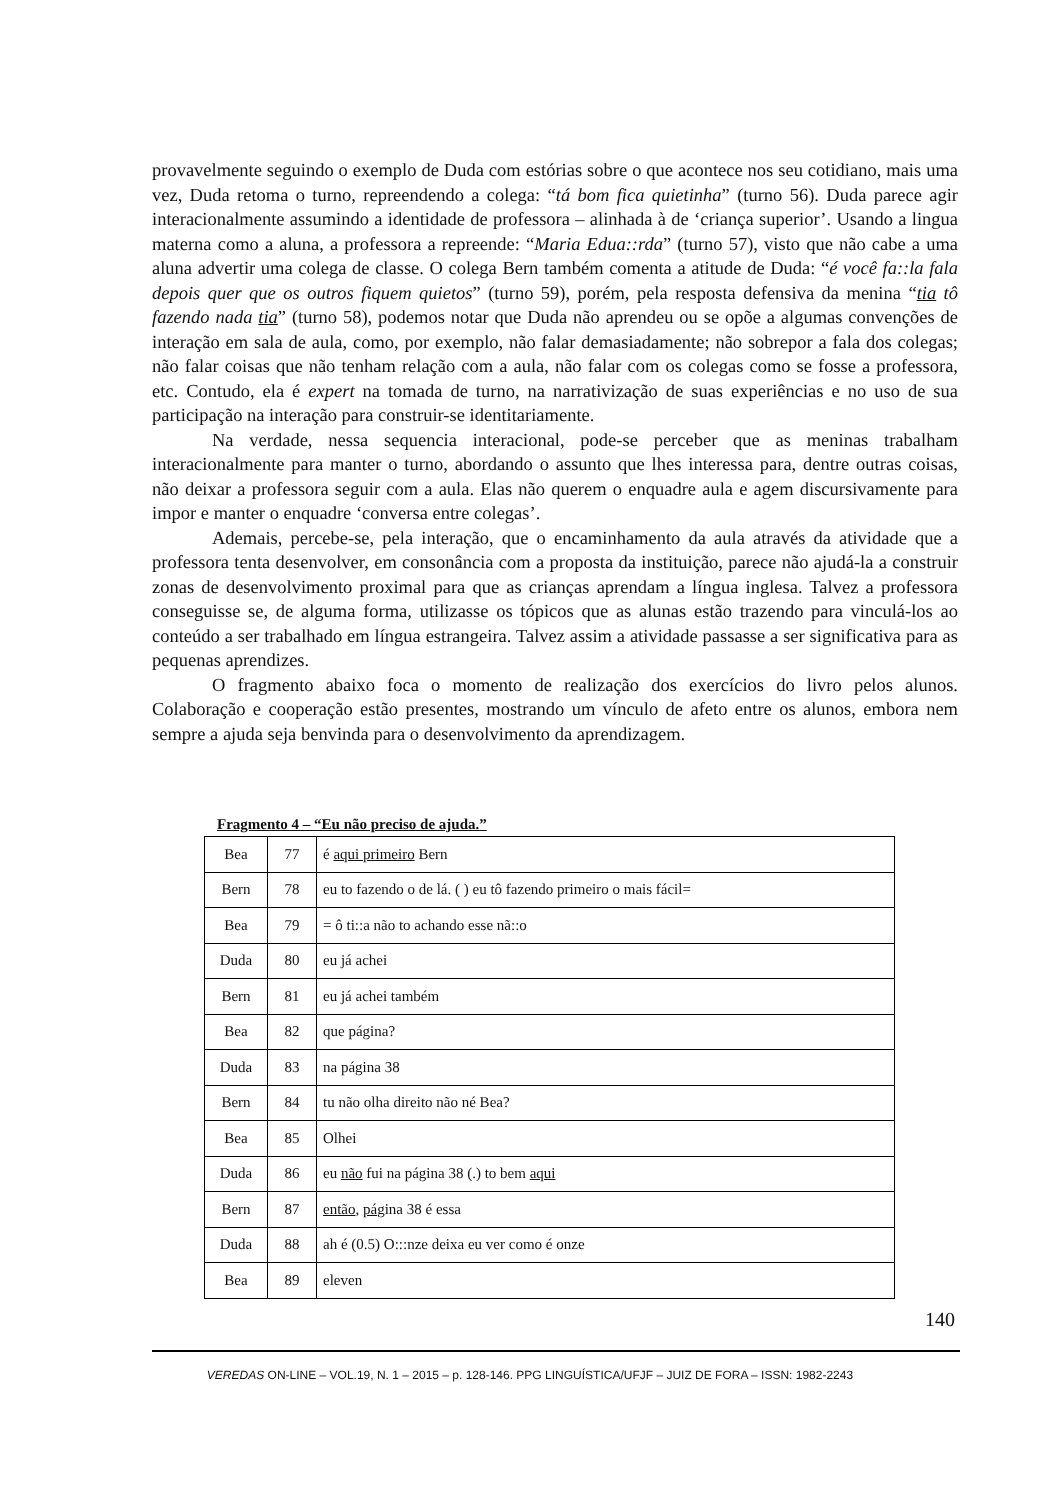provavelmente seguindo o exemplo de Duda com estórias sobre o que acontece nos seu cotidiano, mais uma vez, Duda retoma o turno, repreendendo a colega: “tá bom fica quietinha” (turno 56). Duda parece agir interacionalmente assumindo a identidade de professora – alinhada à de ‘criança superior’. Usando a lingua materna como a aluna, a professora a repreende: “Maria Edua::rda” (turno 57), visto que não cabe a uma aluna advertir uma colega de classe. O colega Bern também comenta a atitude de Duda: “é você fa::la fala depois quer que os outros fiquem quietos” (turno 59), porém, pela resposta defensiva da menina “tia tô fazendo nada tia” (turno 58), podemos notar que Duda não aprendeu ou se opõe a algumas convenções de interação em sala de aula, como, por exemplo, não falar demasiadamente; não sobrepor a fala dos colegas; não falar coisas que não tenham relação com a aula, não falar com os colegas como se fosse a professora, etc. Contudo, ela é expert na tomada de turno, na narrativização de suas experiências e no uso de sua participação na interação para construir-se identitariamente.
Na verdade, nessa sequencia interacional, pode-se perceber que as meninas trabalham interacionalmente para manter o turno, abordando o assunto que lhes interessa para, dentre outras coisas, não deixar a professora seguir com a aula. Elas não querem o enquadre aula e agem discursivamente para impor e manter o enquadre ‘conversa entre colegas’.
Ademais, percebe-se, pela interação, que o encaminhamento da aula através da atividade que a professora tenta desenvolver, em consonância com a proposta da instituição, parece não ajudá-la a construir zonas de desenvolvimento proximal para que as crianças aprendam a língua inglesa. Talvez a professora conseguisse se, de alguma forma, utilizasse os tópicos que as alunas estão trazendo para vinculá-los ao conteúdo a ser trabalhado em língua estrangeira. Talvez assim a atividade passasse a ser significativa para as pequenas aprendizes.
O fragmento abaixo foca o momento de realização dos exercícios do livro pelos alunos. Colaboração e cooperação estão presentes, mostrando um vínculo de afeto entre os alunos, embora nem sempre a ajuda seja benvinda para o desenvolvimento da aprendizagem.
Fragmento 4 – “Eu não preciso de ajuda.”
| Bea | 77 | é aqui primeiro Bern |
| Bern | 78 | eu to fazendo o de lá. ( ) eu tô fazendo primeiro o mais fácil= |
| Bea | 79 | = ô ti::a não to achando esse nã::o |
| Duda | 80 | eu já achei |
| Bern | 81 | eu já achei também |
| Bea | 82 | que página? |
| Duda | 83 | na página 38 |
| Bern | 84 | tu não olha direito não né Bea? |
| Bea | 85 | Olhei |
| Duda | 86 | eu não fui na página 38 (.) to bem aqui |
| Bern | 87 | então , pá gina 38 é essa |
| Duda | 88 | ah é (0.5) O:::nze deixa eu ver como é onze |
| Bea | 89 | eleven |
140
VEREDAS ON-LINE – VOL.19, N. 1 – 2015 – p. 128-146. PPG LINGUÍSTICA/UFJF – JUIZ DE FORA – ISSN: 1982-2243